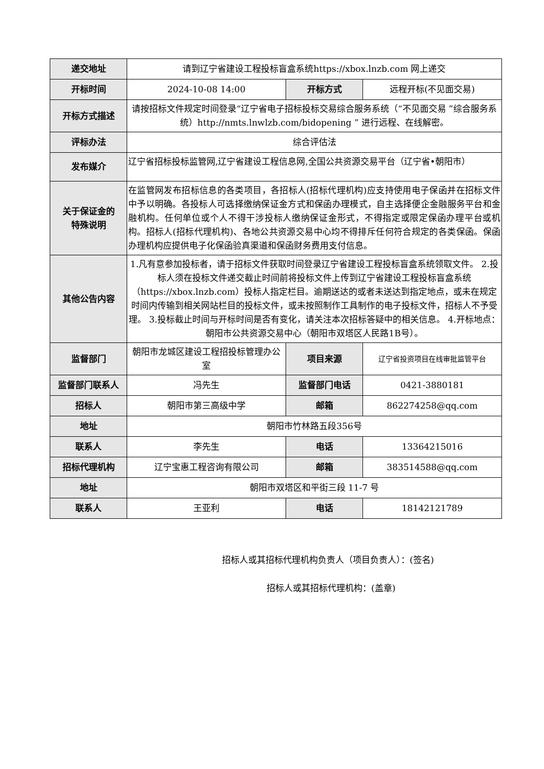| 递交地址 | 请到辽宁省建设工程投标盲盒系统https://xbox.lnzb.com 网上递交 | | |
| 开标时间 | 2024-10-08 14:00 | 开标方式 | 远程开标(不见面交易) |
| 开标方式描述 | 请按招标文件规定时间登录“辽宁省电子招标投标交易综合服务系统（“不见面交易 ”综合服务系统）http://nmts.lnwlzb.com/bidopening ” 进行远程、在线解密。 | | |
| 评标办法 | 综合评估法 | | |
| 发布媒介 | 辽宁省招标投标监管网,辽宁省建设工程信息网,全国公共资源交易平台（辽宁省•朝阳市） | | |
| 关于保证金的 特殊说明 | 在监管网发布招标信息的各类项目，各招标人(招标代理机构)应支持使用电子保函并在招标文件中予以明确。各投标人可选择缴纳保证金方式和保函办理模式，自主选择便企金融服务平台和金融机构。任何单位或个人不得干涉投标人缴纳保证金形式，不得指定或限定保函办理平台或机构。招标人(招标代理机构)、各地公共资源交易中心均不得排斥任何符合规定的各类保函。保函办理机构应提供电子化保函验真渠道和保函财务费用支付信息。 | | |
| 其他公告内容 | 1.凡有意参加投标者，请于招标文件获取时间登录辽宁省建设工程投标盲盒系统领取文件。 2.投标人须在投标文件递交截止时间前将投标文件上传到辽宁省建设工程投标盲盒系统（https://xbox.lnzb.com）投标人指定栏目。逾期送达的或者未送达到指定地点，或未在规定时间内传输到相关网站栏目的投标文件，或未按照制作工具制作的电子投标文件，招标人不予受理。 3.投标截止时间与开标时间是否有变化，请关注本次招标答疑中的相关信息。 4.开标地点：朝阳市公共资源交易中心（朝阳市双塔区人民路1B号）。 | | |
| 监督部门 | 朝阳市龙城区建设工程招投标管理办公室 | 项目来源 | 辽宁省投资项目在线审批监管平台 |
| 监督部门联系人 | 冯先生 | 监督部门电话 | 0421-3880181 |
| 招标人 | 朝阳市第三高级中学 | 邮箱 | 862274258@qq.com |
| 地址 | 朝阳市竹林路五段356号 | | |
| 联系人 | 李先生 | 电话 | 13364215016 |
| 招标代理机构 | 辽宁宝惠工程咨询有限公司 | 邮箱 | 383514588@qq.com |
| 地址 | 朝阳市双塔区和平街三段 11-7 号 | | |
| 联系人 | 王亚利 | 电话 | 18142121789 |
招标人或其招标代理机构负责人（项目负责人）：(签名)
招标人或其招标代理机构：(盖章)